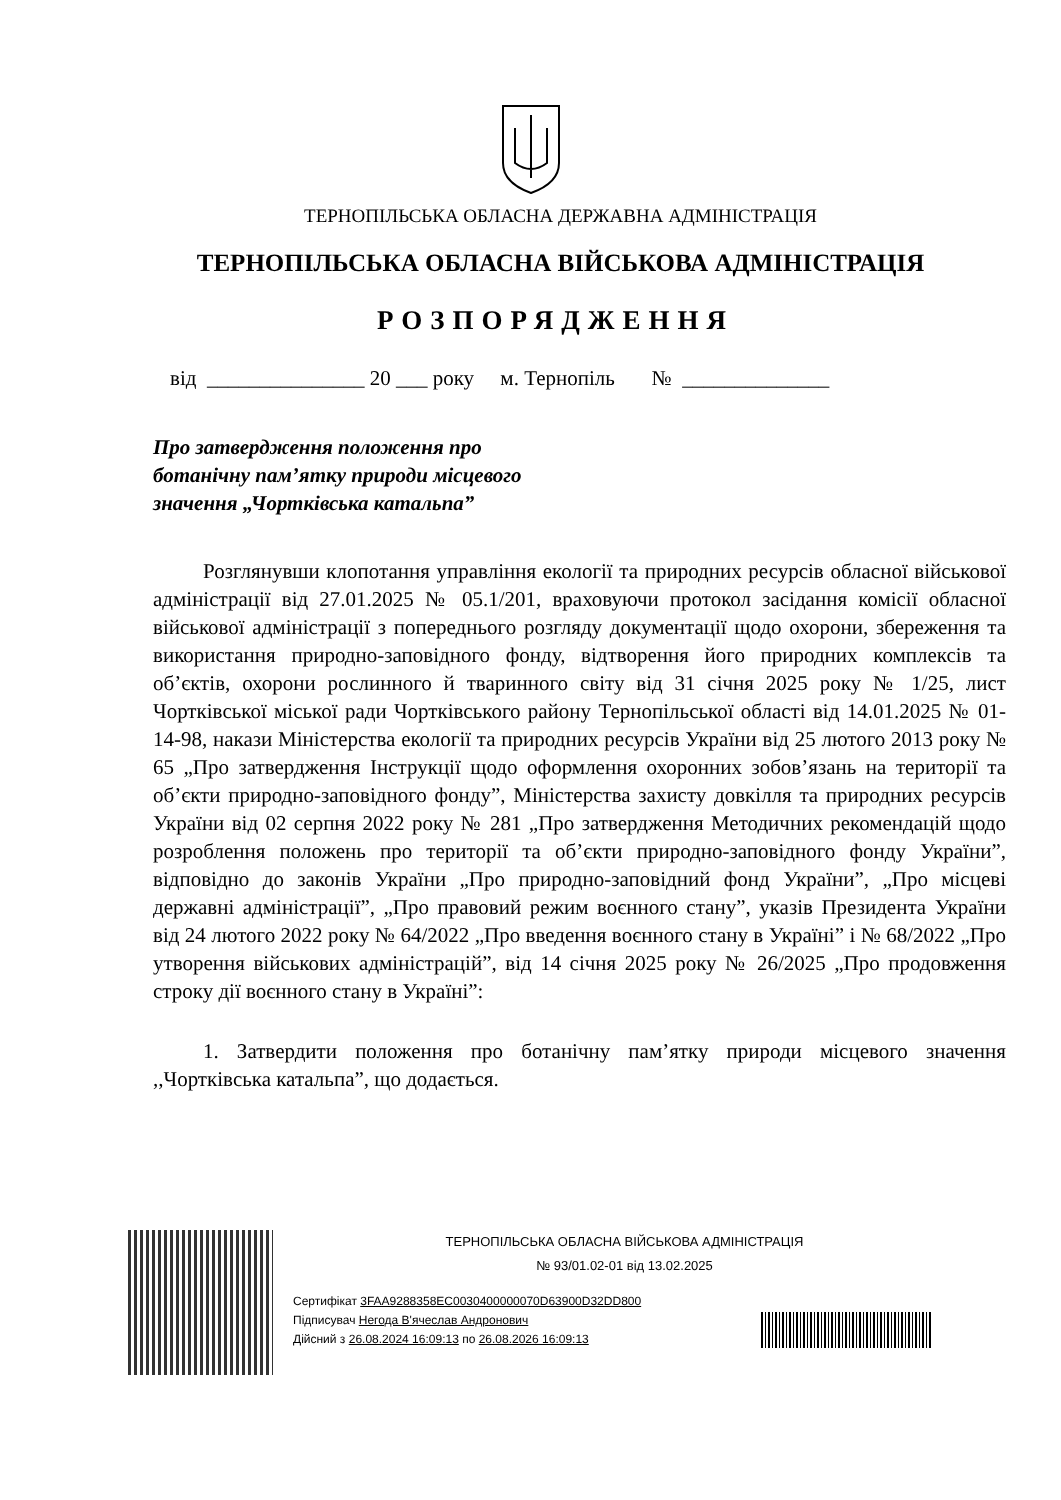ТЕРНОПІЛЬСЬКА ОБЛАСНА ДЕРЖАВНА АДМІНІСТРАЦІЯ
ТЕРНОПІЛЬСЬКА ОБЛАСНА ВІЙСЬКОВА АДМІНІСТРАЦІЯ
РОЗПОРЯДЖЕННЯ
від _______________ 20 ___ року м. Тернопіль № ______________
Про затвердження положення про ботанічну пам’ятку природи місцевого значення „Чортківська катальпа”
Розглянувши клопотання управління екології та природних ресурсів обласної військової адміністрації від 27.01.2025 № 05.1/201, враховуючи протокол засідання комісії обласної військової адміністрації з попереднього розгляду документації щодо охорони, збереження та використання природно-заповідного фонду, відтворення його природних комплексів та об’єктів, охорони рослинного й тваринного світу від 31 січня 2025 року № 1/25, лист Чортківської міської ради Чортківського району Тернопільської області від 14.01.2025 № 01-14-98, накази Міністерства екології та природних ресурсів України від 25 лютого 2013 року № 65 „Про затвердження Інструкції щодо оформлення охоронних зобов’язань на території та об’єкти природно-заповідного фонду”, Міністерства захисту довкілля та природних ресурсів України від 02 серпня 2022 року № 281 „Про затвердження Методичних рекомендацій щодо розроблення положень про території та об’єкти природно-заповідного фонду України”, відповідно до законів України „Про природно-заповідний фонд України”, „Про місцеві державні адміністрації”, „Про правовий режим воєнного стану”, указів Президента України від 24 лютого 2022 року № 64/2022 „Про введення воєнного стану в Україні” і № 68/2022 „Про утворення військових адміністрацій”, від 14 січня 2025 року № 26/2025 „Про продовження строку дії воєнного стану в Україні”:
1. Затвердити положення про ботанічну пам’ятку природи місцевого значення ,,Чортківська катальпа”, що додається.
ТЕРНОПІЛЬСЬКА ОБЛАСНА ВІЙСЬКОВА АДМІНІСТРАЦІЯ
№ 93/01.02-01 від 13.02.2025
Сертифікат 3FAA9288358EC0030400000070D63900D32DD800
Підписувач Негода В'ячеслав Андронович
Дійсний з 26.08.2024 16:09:13 по 26.08.2026 16:09:13